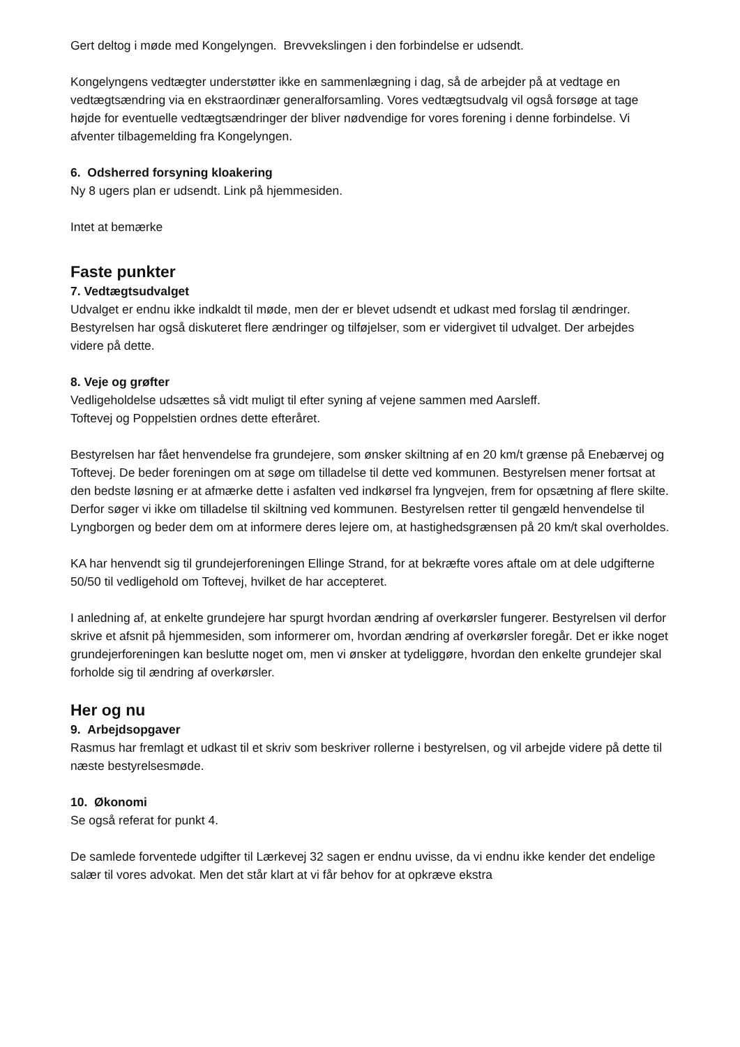Gert deltog i møde med Kongelyngen. Brevvekslingen i den forbindelse er udsendt.
Kongelyngens vedtægter understøtter ikke en sammenlægning i dag, så de arbejder på at vedtage en vedtægtsændring via en ekstraordinær generalforsamling. Vores vedtægtsudvalg vil også forsøge at tage højde for eventuelle vedtægtsændringer der bliver nødvendige for vores forening i denne forbindelse. Vi afventer tilbagemelding fra Kongelyngen.
6. Odsherred forsyning kloakering
Ny 8 ugers plan er udsendt. Link på hjemmesiden.
Intet at bemærke
Faste punkter
7. Vedtægtsudvalget
Udvalget er endnu ikke indkaldt til møde, men der er blevet udsendt et udkast med forslag til ændringer. Bestyrelsen har også diskuteret flere ændringer og tilføjelser, som er vidergivet til udvalget. Der arbejdes videre på dette.
8. Veje og grøfter
Vedligeholdelse udsættes så vidt muligt til efter syning af vejene sammen med Aarsleff.
Toftevej og Poppelstien ordnes dette efteråret.
Bestyrelsen har fået henvendelse fra grundejere, som ønsker skiltning af en 20 km/t grænse på Enebærvej og Toftevej. De beder foreningen om at søge om tilladelse til dette ved kommunen. Bestyrelsen mener fortsat at den bedste løsning er at afmærke dette i asfalten ved indkørsel fra lyngvejen, frem for opsætning af flere skilte. Derfor søger vi ikke om tilladelse til skiltning ved kommunen. Bestyrelsen retter til gengæld henvendelse til Lyngborgen og beder dem om at informere deres lejere om, at hastighedsgrænsen på 20 km/t skal overholdes.
KA har henvendt sig til grundejerforeningen Ellinge Strand, for at bekræfte vores aftale om at dele udgifterne 50/50 til vedligehold om Toftevej, hvilket de har accepteret.
I anledning af, at enkelte grundejere har spurgt hvordan ændring af overkørsler fungerer. Bestyrelsen vil derfor skrive et afsnit på hjemmesiden, som informerer om, hvordan ændring af overkørsler foregår. Det er ikke noget grundejerforeningen kan beslutte noget om, men vi ønsker at tydeliggøre, hvordan den enkelte grundejer skal forholde sig til ændring af overkørsler.
Her og nu
9. Arbejdsopgaver
Rasmus har fremlagt et udkast til et skriv som beskriver rollerne i bestyrelsen, og vil arbejde videre på dette til næste bestyrelsesmøde.
10. Økonomi
Se også referat for punkt 4.
De samlede forventede udgifter til Lærkevej 32 sagen er endnu uvisse, da vi endnu ikke kender det endelige salær til vores advokat. Men det står klart at vi får behov for at opkræve ekstra